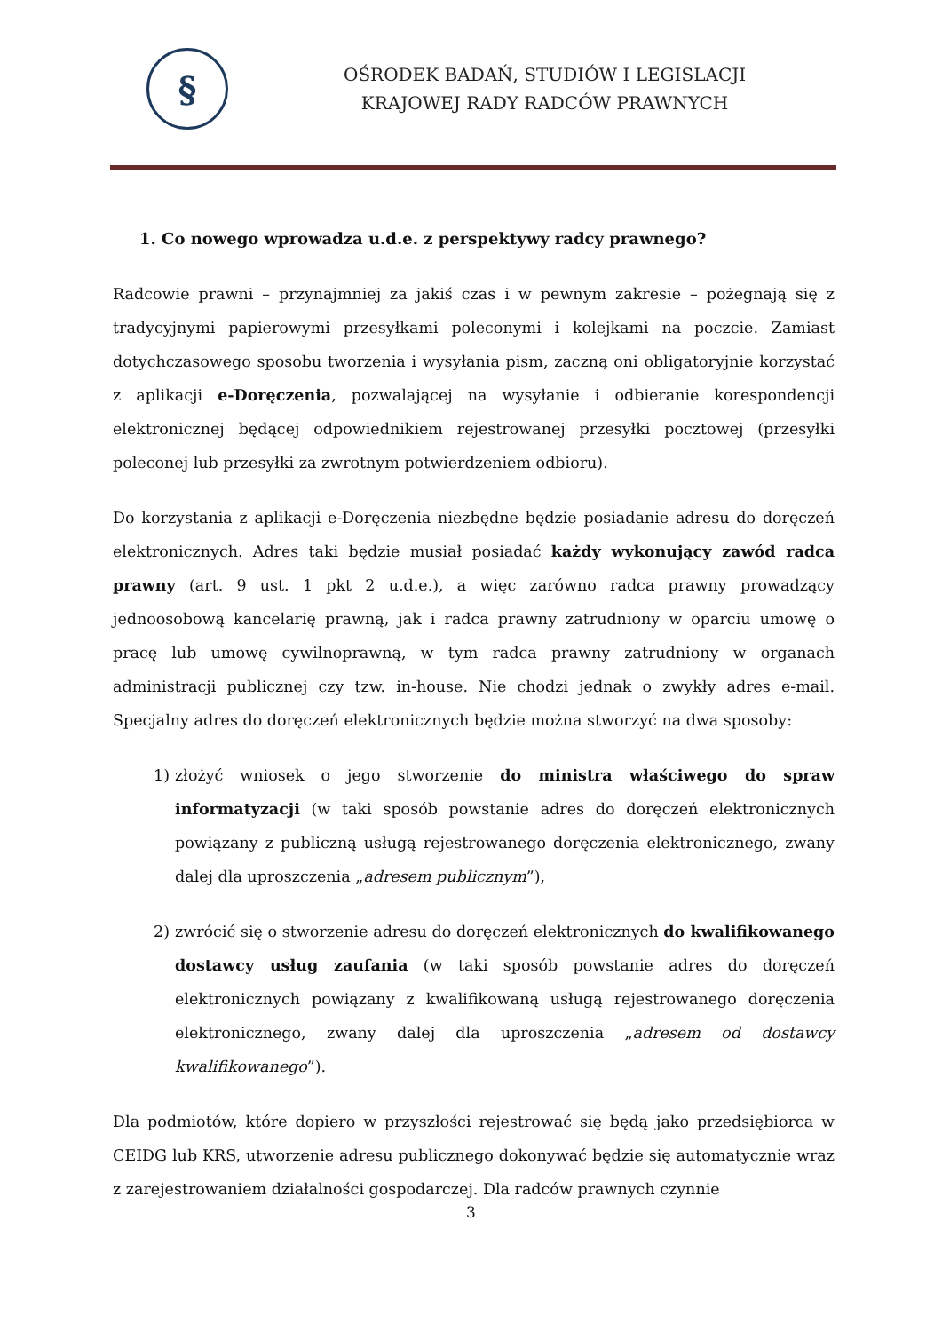§
OŚRODEK BADAŃ, STUDIÓW I LEGISLACJI
KRAJOWEJ RADY RADCÓW PRAWNYCH
1. Co nowego wprowadza u.d.e. z perspektywy radcy prawnego?
Radcowie prawni – przynajmniej za jakiś czas i w pewnym zakresie – pożegnają się z tradycyjnymi papierowymi przesyłkami poleconymi i kolejkami na poczcie. Zamiast dotychczasowego sposobu tworzenia i wysyłania pism, zaczną oni obligatoryjnie korzystać z aplikacji e-Doręczenia, pozwalającej na wysyłanie i odbieranie korespondencji elektronicznej będącej odpowiednikiem rejestrowanej przesyłki pocztowej (przesyłki poleconej lub przesyłki za zwrotnym potwierdzeniem odbioru).
Do korzystania z aplikacji e-Doręczenia niezbędne będzie posiadanie adresu do doręczeń elektronicznych. Adres taki będzie musiał posiadać każdy wykonujący zawód radca prawny (art. 9 ust. 1 pkt 2 u.d.e.), a więc zarówno radca prawny prowadzący jednoosobową kancelarię prawną, jak i radca prawny zatrudniony w oparciu umowę o pracę lub umowę cywilnoprawną, w tym radca prawny zatrudniony w organach administracji publicznej czy tzw. in-house. Nie chodzi jednak o zwykły adres e-mail. Specjalny adres do doręczeń elektronicznych będzie można stworzyć na dwa sposoby:
1) złożyć wniosek o jego stworzenie do ministra właściwego do spraw informatyzacji (w taki sposób powstanie adres do doręczeń elektronicznych powiązany z publiczną usługą rejestrowanego doręczenia elektronicznego, zwany dalej dla uproszczenia „adresem publicznym”),
2) zwrócić się o stworzenie adresu do doręczeń elektronicznych do kwalifikowanego dostawcy usług zaufania (w taki sposób powstanie adres do doręczeń elektronicznych powiązany z kwalifikowaną usługą rejestrowanego doręczenia elektronicznego, zwany dalej dla uproszczenia „adresem od dostawcy kwalifikowanego”).
Dla podmiotów, które dopiero w przyszłości rejestrować się będą jako przedsiębiorca w CEIDG lub KRS, utworzenie adresu publicznego dokonywać będzie się automatycznie wraz z zarejestrowaniem działalności gospodarczej. Dla radców prawnych czynnie
3